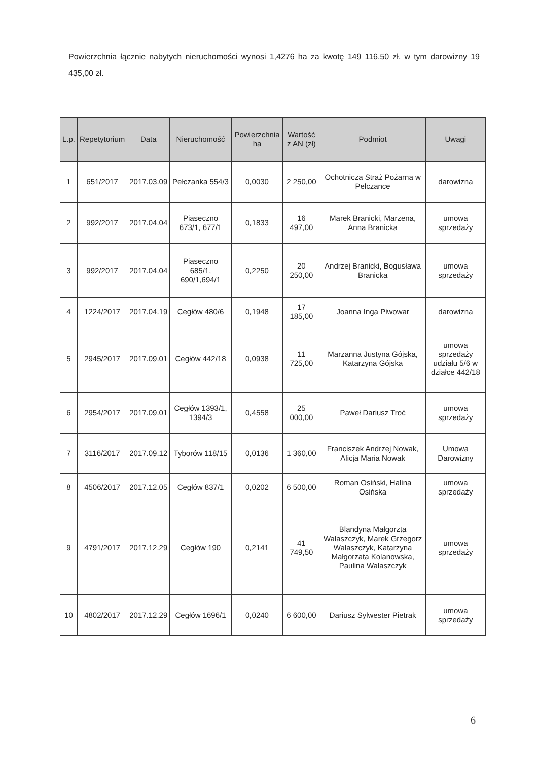Powierzchnia łącznie nabytych nieruchomości wynosi 1,4276 ha za kwotę 149 116,50 zł, w tym darowizny 19 435,00 zł.
| L.p. | Repetytorium | Data | Nieruchomość | Powierzchnia ha | Wartość z AN (zł) | Podmiot | Uwagi |
| --- | --- | --- | --- | --- | --- | --- | --- |
| 1 | 651/2017 | 2017.03.09 | Pełczanka 554/3 | 0,0030 | 2 250,00 | Ochotnicza Straż Pożarna w Pełczance | darowizna |
| 2 | 992/2017 | 2017.04.04 | Piaseczno 673/1, 677/1 | 0,1833 | 16 497,00 | Marek Branicki, Marzena, Anna Branicka | umowa sprzedaży |
| 3 | 992/2017 | 2017.04.04 | Piaseczno 685/1, 690/1,694/1 | 0,2250 | 20 250,00 | Andrzej Branicki, Bogusława Branicka | umowa sprzedaży |
| 4 | 1224/2017 | 2017.04.19 | Cegłów 480/6 | 0,1948 | 17 185,00 | Joanna Inga Piwowar | darowizna |
| 5 | 2945/2017 | 2017.09.01 | Cegłów 442/18 | 0,0938 | 11 725,00 | Marzanna Justyna Gójska, Katarzyna Gójska | umowa sprzedaży udziału 5/6 w działce 442/18 |
| 6 | 2954/2017 | 2017.09.01 | Cegłów 1393/1, 1394/3 | 0,4558 | 25 000,00 | Paweł Dariusz Troć | umowa sprzedaży |
| 7 | 3116/2017 | 2017.09.12 | Tyborów 118/15 | 0,0136 | 1 360,00 | Franciszek Andrzej Nowak, Alicja Maria Nowak | Umowa Darowizny |
| 8 | 4506/2017 | 2017.12.05 | Cegłów 837/1 | 0,0202 | 6 500,00 | Roman Osiński, Halina Osińska | umowa sprzedaży |
| 9 | 4791/2017 | 2017.12.29 | Cegłów 190 | 0,2141 | 41 749,50 | Blandyna Małgorzta Walaszczyk, Marek Grzegorz Walaszczyk, Katarzyna Małgorzata Kolanowska, Paulina Walaszczyk | umowa sprzedaży |
| 10 | 4802/2017 | 2017.12.29 | Cegłów 1696/1 | 0,0240 | 6 600,00 | Dariusz Sylwester Pietrak | umowa sprzedaży |
6